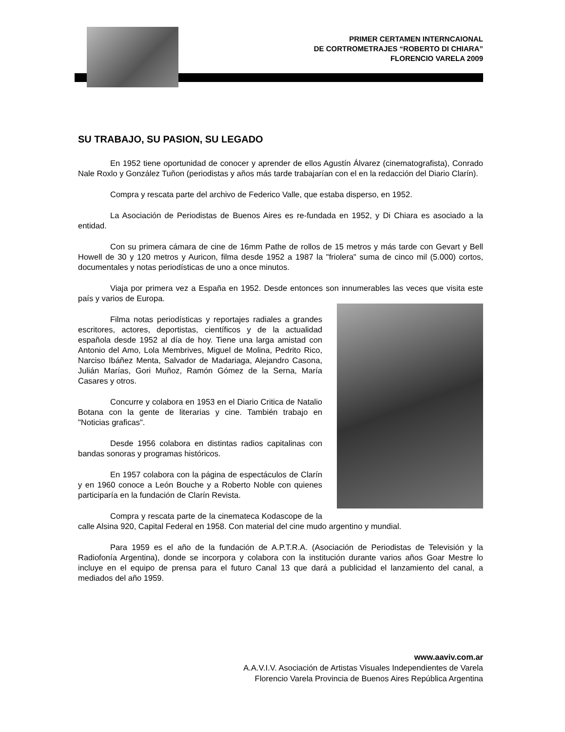PRIMER CERTAMEN INTERNCAIONAL
DE CORTROMETRAJES “ROBERTO DI CHIARA”
FLORENCIO VARELA 2009
SU TRABAJO, SU PASION, SU LEGADO
En 1952 tiene oportunidad de conocer y aprender de ellos Agustín Álvarez (cinematografista), Conrado Nale Roxlo y González Tuñon (periodistas y años más tarde trabajarían con el en la redacción del Diario Clarín).
Compra y rescata parte del archivo de Federico Valle, que estaba disperso, en 1952.
La Asociación de Periodistas de Buenos Aires es re-fundada en 1952, y Di Chiara es asociado a la entidad.
Con su primera cámara de cine de 16mm Pathe de rollos de 15 metros y más tarde con Gevart y Bell Howell de 30 y 120 metros y Auricon, filma desde 1952 a 1987 la "friolera" suma de cinco mil (5.000) cortos, documentales y notas periodísticas de uno a once minutos.
Viaja por primera vez a España en 1952. Desde entonces son innumerables las veces que visita este país y varios de Europa.
Filma notas periodísticas y reportajes radiales a grandes escritores, actores, deportistas, científicos y de la actualidad española desde 1952 al día de hoy. Tiene una larga amistad con Antonio del Amo, Lola Membrives, Miguel de Molina, Pedrito Rico, Narciso Ibáñez Menta, Salvador de Madariaga, Alejandro Casona, Julián Marías, Gori Muñoz, Ramón Gómez de la Serna, María Casares y otros.
Concurre y colabora en 1953 en el Diario Critica de Natalio Botana con la gente de literarias y cine. También trabajo en "Noticias graficas".
Desde 1956 colabora en distintas radios capitalinas con bandas sonoras y programas históricos.
En 1957 colabora con la página de espectáculos de Clarín y en 1960 conoce a León Bouche y a Roberto Noble con quienes participaría en la fundación de Clarín Revista.
Compra y rescata parte de la cinemateca Kodascope de la calle Alsina 920, Capital Federal en 1958. Con material del cine mudo argentino y mundial.
Para 1959 es el año de la fundación de A.P.T.R.A. (Asociación de Periodistas de Televisión y la Radiofonía Argentina), donde se incorpora y colabora con la institución durante varios años Goar Mestre lo incluye en el equipo de prensa para el futuro Canal 13 que dará a publicidad el lanzamiento del canal, a mediados del año 1959.
www.aaviv.com.ar
A.A.V.I.V. Asociación de Artistas Visuales Independientes de Varela
Florencio Varela Provincia de Buenos Aires República Argentina